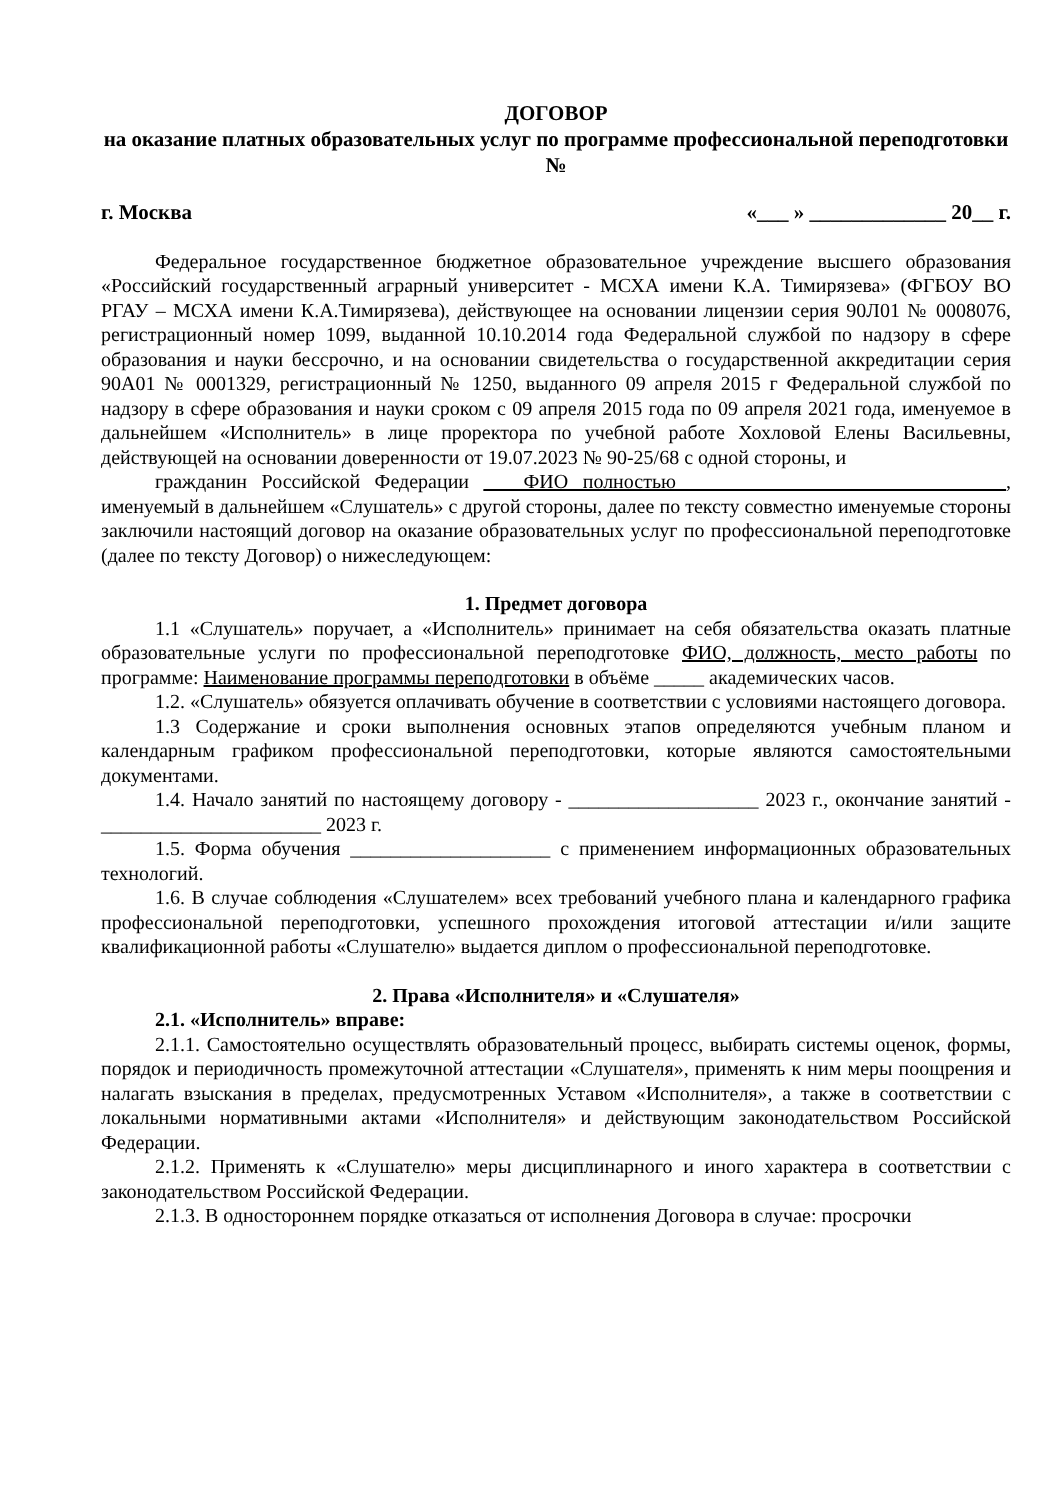ДОГОВОР
на оказание платных образовательных услуг по программе профессиональной переподготовки
№
г. Москва «___ » _____________ 20__ г.
Федеральное государственное бюджетное образовательное учреждение высшего образования «Российский государственный аграрный университет - МСХА имени К.А. Тимирязева» (ФГБОУ ВО РГАУ – МСХА имени К.А.Тимирязева), действующее на основании лицензии серия 90Л01 № 0008076, регистрационный номер 1099, выданной 10.10.2014 года Федеральной службой по надзору в сфере образования и науки бессрочно, и на основании свидетельства о государственной аккредитации серия 90А01 № 0001329, регистрационный № 1250, выданного 09 апреля 2015 г Федеральной службой по надзору в сфере образования и науки сроком с 09 апреля 2015 года по 09 апреля 2021 года, именуемое в дальнейшем «Исполнитель» в лице проректора по учебной работе Хохловой Елены Васильевны, действующей на основании доверенности от 19.07.2023 № 90-25/68 с одной стороны, и
гражданин Российской Федерации ____ФИО полностью_________________________________, именуемый в дальнейшем «Слушатель» с другой стороны, далее по тексту совместно именуемые стороны заключили настоящий договор на оказание образовательных услуг по профессиональной переподготовке (далее по тексту Договор) о нижеследующем:
1. Предмет договора
1.1 «Слушатель» поручает, а «Исполнитель» принимает на себя обязательства оказать платные образовательные услуги по профессиональной переподготовке ФИО, должность, место работы по программе: Наименование программы переподготовки в объёме _____ академических часов.
1.2. «Слушатель» обязуется оплачивать обучение в соответствии с условиями настоящего договора.
1.3 Содержание и сроки выполнения основных этапов определяются учебным планом и календарным графиком профессиональной переподготовки, которые являются самостоятельными документами.
1.4. Начало занятий по настоящему договору - ___________________ 2023 г., окончание занятий - ______________________ 2023 г.
1.5. Форма обучения ____________________ с применением информационных образовательных технологий.
1.6. В случае соблюдения «Слушателем» всех требований учебного плана и календарного графика профессиональной переподготовки, успешного прохождения итоговой аттестации и/или защите квалификационной работы «Слушателю» выдается диплом о профессиональной переподготовке.
2. Права «Исполнителя» и «Слушателя»
2.1. «Исполнитель» вправе:
2.1.1. Самостоятельно осуществлять образовательный процесс, выбирать системы оценок, формы, порядок и периодичность промежуточной аттестации «Слушателя», применять к ним меры поощрения и налагать взыскания в пределах, предусмотренных Уставом «Исполнителя», а также в соответствии с локальными нормативными актами «Исполнителя» и действующим законодательством Российской Федерации.
2.1.2. Применять к «Слушателю» меры дисциплинарного и иного характера в соответствии с законодательством Российской Федерации.
2.1.3. В одностороннем порядке отказаться от исполнения Договора в случае: просрочки